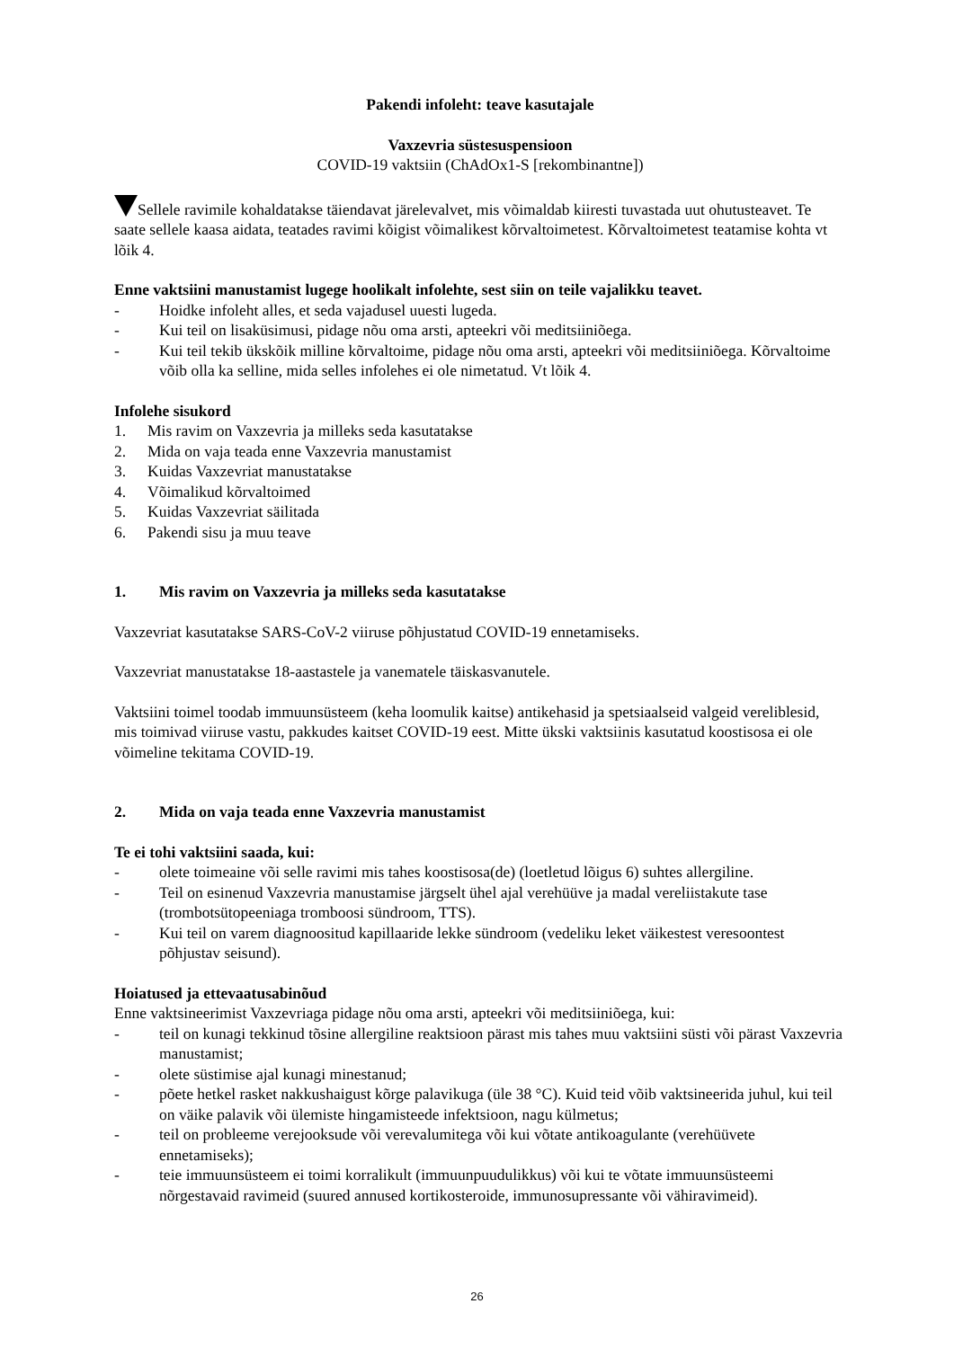Pakendi infoleht: teave kasutajale
Vaxzevria süstesuspensioon
COVID-19 vaktsiin (ChAdOx1-S [rekombinantne])
Sellele ravimile kohaldatakse täiendavat järelevalvet, mis võimaldab kiiresti tuvastada uut ohutusteavet. Te saate sellele kaasa aidata, teatades ravimi kõigist võimalikest kõrvaltoimetest. Kõrvaltoimetest teatamise kohta vt lõik 4.
Enne vaktsiini manustamist lugege hoolikalt infolehte, sest siin on teile vajalikku teavet.
- Hoidke infoleht alles, et seda vajadusel uuesti lugeda.
- Kui teil on lisaküsimusi, pidage nõu oma arsti, apteekri või meditsiiniõega.
- Kui teil tekib ükskõik milline kõrvaltoime, pidage nõu oma arsti, apteekri või meditsiiniõega. Kõrvaltoime võib olla ka selline, mida selles infolehes ei ole nimetatud. Vt lõik 4.
Infolehe sisukord
1. Mis ravim on Vaxzevria ja milleks seda kasutatakse
2. Mida on vaja teada enne Vaxzevria manustamist
3. Kuidas Vaxzevriat manustatakse
4. Võimalikud kõrvaltoimed
5. Kuidas Vaxzevriat säilitada
6. Pakendi sisu ja muu teave
1. Mis ravim on Vaxzevria ja milleks seda kasutatakse
Vaxzevriat kasutatakse SARS-CoV-2 viiruse põhjustatud COVID-19 ennetamiseks.
Vaxzevriat manustatakse 18-aastastele ja vanematele täiskasvanutele.
Vaktsiini toimel toodab immuunsüsteem (keha loomulik kaitse) antikehasid ja spetsiaalseid valgeid vereliblesid, mis toimivad viiruse vastu, pakkudes kaitset COVID-19 eest. Mitte ükski vaktsiinis kasutatud koostisosa ei ole võimeline tekitama COVID-19.
2. Mida on vaja teada enne Vaxzevria manustamist
Te ei tohi vaktsiini saada, kui:
- olete toimeaine või selle ravimi mis tahes koostisosa(de) (loetletud lõigus 6) suhtes allergiline.
- Teil on esinenud Vaxzevria manustamise järgselt ühel ajal verehüüve ja madal vereliistakute tase (trombotsütopeeniaga tromboosi sündroom, TTS).
- Kui teil on varem diagnoositud kapillaaride lekke sündroom (vedeliku leket väikestest veresoontest põhjustav seisund).
Hoiatused ja ettevaatusabinõud
Enne vaktsineerimist Vaxzevriaga pidage nõu oma arsti, apteekri või meditsiiniõega, kui:
- teil on kunagi tekkinud tõsine allergiline reaktsioon pärast mis tahes muu vaktsiini süsti või pärast Vaxzevria manustamist;
- olete süstimise ajal kunagi minestanud;
- põete hetkel rasket nakkushaigust kõrge palavikuga (üle 38 °C). Kuid teid võib vaktsineerida juhul, kui teil on väike palavik või ülemiste hingamisteede infektsioon, nagu külmetus;
- teil on probleeme verejooksude või verevalumitega või kui võtate antikoagulante (verehüüvete ennetamiseks);
- teie immuunsüsteem ei toimi korralikult (immuunpuudulikkus) või kui te võtate immuunsüsteemi nõrgestavaid ravimeid (suured annused kortikosteroide, immunosupressante või vähiravimeid).
26